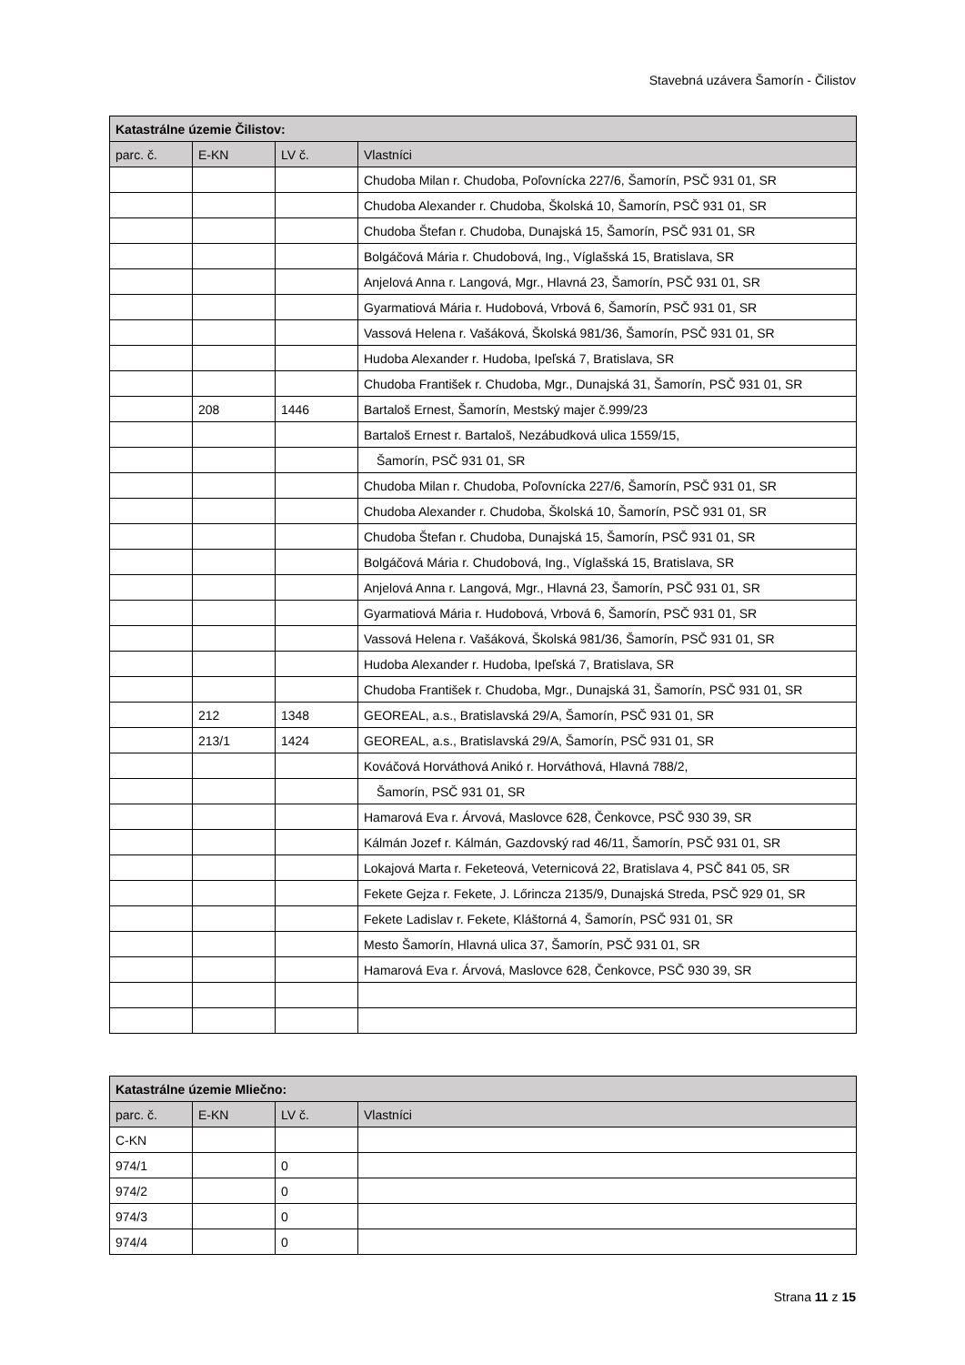Stavebná uzávera Šamorín - Čilistov
| Katastrálne územie Čilistov: | | | |
| --- | --- | --- | --- |
| parc. č. | E-KN | LV č. | Vlastníci |
| | | | Chudoba Milan r. Chudoba, Poľovnícka 227/6, Šamorín, PSČ 931 01, SR |
| | | | Chudoba Alexander r. Chudoba, Školská 10, Šamorín, PSČ 931 01, SR |
| | | | Chudoba Štefan r. Chudoba, Dunajská 15, Šamorín, PSČ 931 01, SR |
| | | | Bolgáčová Mária r. Chudobová, Ing., Víglašská 15, Bratislava, SR |
| | | | Anjelová Anna r. Langová, Mgr., Hlavná 23, Šamorín, PSČ 931 01, SR |
| | | | Gyarmatiová Mária r. Hudobová, Vrbová 6, Šamorín, PSČ 931 01, SR |
| | | | Vassová Helena r. Vašáková, Školská 981/36, Šamorín, PSČ 931 01, SR |
| | | | Hudoba Alexander r. Hudoba, Ipeľská 7, Bratislava, SR |
| | | | Chudoba František r. Chudoba, Mgr., Dunajská 31, Šamorín, PSČ 931 01, SR |
| | 208 | 1446 | Bartaloš Ernest, Šamorín, Mestský majer č.999/23 |
| | | | Bartaloš Ernest r. Bartaloš, Nezábudková ulica 1559/15, |
| | | | Šamorín, PSČ 931 01, SR |
| | | | Chudoba Milan r. Chudoba, Poľovnícka 227/6, Šamorín, PSČ 931 01, SR |
| | | | Chudoba Alexander r. Chudoba, Školská 10, Šamorín, PSČ 931 01, SR |
| | | | Chudoba Štefan r. Chudoba, Dunajská 15, Šamorín, PSČ 931 01, SR |
| | | | Bolgáčová Mária r. Chudobová, Ing., Víglašská 15, Bratislava, SR |
| | | | Anjelová Anna r. Langová, Mgr., Hlavná 23, Šamorín, PSČ 931 01, SR |
| | | | Gyarmatiová Mária r. Hudobová, Vrbová 6, Šamorín, PSČ 931 01, SR |
| | | | Vassová Helena r. Vašáková, Školská 981/36, Šamorín, PSČ 931 01, SR |
| | | | Hudoba Alexander r. Hudoba, Ipeľská 7, Bratislava, SR |
| | | | Chudoba František r. Chudoba, Mgr., Dunajská 31, Šamorín, PSČ 931 01, SR |
| | 212 | 1348 | GEOREAL, a.s., Bratislavská 29/A, Šamorín, PSČ 931 01, SR |
| | 213/1 | 1424 | GEOREAL, a.s., Bratislavská 29/A, Šamorín, PSČ 931 01, SR |
| | | | Kováčová Horváthová Anikó r. Horváthová, Hlavná 788/2, |
| | | | Šamorín, PSČ 931 01, SR |
| | | | Hamarová Eva r. Árvová, Maslovce 628, Čenkovce, PSČ 930 39, SR |
| | | | Kálmán Jozef r. Kálmán, Gazdovský rad 46/11, Šamorín, PSČ 931 01, SR |
| | | | Lokajová Marta r. Feketeová, Veternicová 22, Bratislava 4, PSČ 841 05, SR |
| | | | Fekete Gejza r. Fekete, J. Lőrincza 2135/9, Dunajská Streda, PSČ 929 01, SR |
| | | | Fekete Ladislav r. Fekete, Kláštorná 4, Šamorín, PSČ 931 01, SR |
| | | | Mesto Šamorín, Hlavná ulica 37, Šamorín, PSČ 931 01, SR |
| | | | Hamarová Eva r. Árvová, Maslovce 628, Čenkovce, PSČ 930 39, SR |
| Katastrálne územie Mliečno: | | | |
| --- | --- | --- | --- |
| parc. č. | E-KN | LV č. | Vlastníci |
| C-KN | | | |
| 974/1 | | 0 | |
| 974/2 | | 0 | |
| 974/3 | | 0 | |
| 974/4 | | 0 | |
Strana 11 z 15